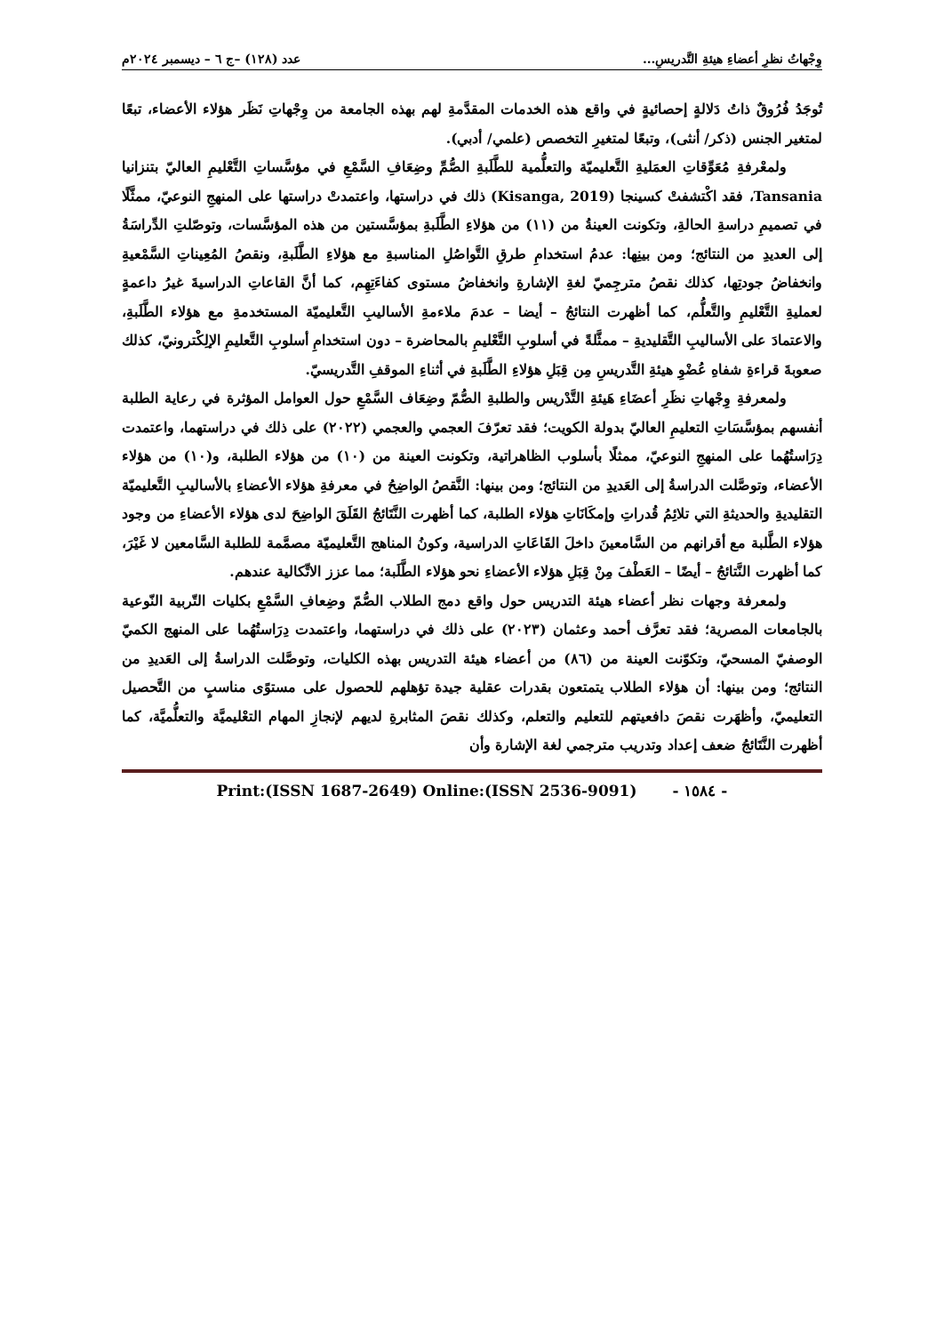وِجْهاتُ نظرِ أعضاءِ هيئةِ التَّدريسِ... عدد (١٢٨) –ج ٦ – ديسمبر ٢٠٢٤م
تُوجَدُ فُرُوقٌ ذاتُ دَلالةٍ إحصائيةٍ في واقع هذه الخدمات المقدَّمةِ لهم بهذه الجامعة من وِجْهاتِ نَظَر هؤلاء الأعضاء، تبعًا لمتغير الجنس (ذكر/ أنثى)، وتبعًا لمتغيرِ التخصص (علمي/ أدبي).
ولمعْرفةِ مُعَوِّقاتِ العمَليةِ التَّعليميّة والتعلُّمية للطَّلَبةِ الصُّمِّ وضِعَافِ السَّمْعِ في مؤسَّساتِ التَّعْليمِ العاليّ بتنزانيا Tansania، فقد اكْتشفتْ كسينجا (Kisanga, 2019) ذلك في دراستها، واعتمدتْ دراستها على المنهجِ النوعيّ، ممثَّلًا في تصميمِ دراسةِ الحالةِ، وتكونت العينةُ من (١١) من هؤلاءِ الطَّلَبةِ بمؤسَّستين من هذه المؤسَّسات، وتوصّلتِ الدِّراسَةُ إلى العديدِ من النتائج؛ ومن بينِها: عدمُ استخدامِ طرقِ التَّواصُلِ المناسبةِ مع هؤلاءِ الطَّلَبةِ، ونقصُ المُعِيناتِ السَّمْعيةِ وانخفاضُ جودتِها، كذلك نقصُ مترجِميّ لغةِ الإشارةِ وانخفاضُ مستوى كفاءَتِهِم، كما أنَّ القاعاتِ الدراسيةَ غيرُ داعمةٍ لعمليةِ التَّعْليمِ والتَّعلُّم، كما أظهرت النتائجُ – أيضا – عدمَ ملاءمةِ الأساليبِ التَّعليميّة المستخدمةِ مع هؤلاء الطَّلَبةِ، والاعتمادَ على الأساليبِ التَّقليديةِ – ممثَّلةً في أسلوبِ التَّعْليمِ بالمحاضرة – دون استخدامِ أسلوبِ التَّعليمِ الإلِكْترونيّ، كذلك صعوبةَ قراءةِ شفاهِ عُضْوِ هيئةِ التَّدريسِ مِن قِبَلِ هؤلاءِ الطَّلَبةِ في أثناءِ الموقفِ التَّدريسيّ.
ولمعرفةِ وِجْهاتِ نظَرِ أعضَاءِ هَيئةِ التَّدْريس والطلبةِ الصُّمّ وضِعَاف السَّمْعِ حول العوامل المؤثرة في رعاية الطلبة أنفسهم بمؤسَّسَاتِ التعليمِ العاليّ بدولة الكويت؛ فقد تعرّفَ العجمي والعجمي (٢٠٢٢) على ذلك في دراستهما، واعتمدت دِرَاستُهُما على المنهجِ النوعيّ، ممثلًا بأسلوب الظاهراتية، وتكونت العينة من (١٠) من هؤلاء الطلبة، و(١٠) من هؤلاء الأعضاء، وتوصَّلت الدراسةُ إلى العَديدِ من النتائج؛ ومن بينها: النَّقصُ الواضِحُ في معرفةِ هؤلاء الأعضاءِ بالأساليبِ التَّعليميّة التقليديةِ والحديثةِ التي تلائِمُ قُدراتِ وإمكَانَاتِ هؤلاء الطلبة، كما أظهرت النَّتَائجُ القَلَقَ الواضِحَ لدى هؤلاء الأعضاءِ من وجود هؤلاء الطَّلبة مع أقرانهم من السَّامعينَ داخلَ القَاعَاتِ الدراسية، وكونُ المناهج التَّعليميّة مصمَّمة للطلبة السَّامعين لا غَيْرَ، كما أظهرت النَّتائجُ – أيضًا – العَطْفَ مِنْ قِبَلِ هؤلاء الأعضاءِ نحو هؤلاء الطَّلَبة؛ مما عزز الاتِّكالية عندهم.
ولمعرفة وجهات نظر أعضاء هيئة التدريس حول واقع دمج الطلاب الصُّمّ وضِعافِ السَّمْعِ بكليات التّربية النّوعية بالجامعات المصرية؛ فقد تعرَّف أحمد وعثمان (٢٠٢٣) على ذلك في دراستهما، واعتمدت دِرَاستُهُما على المنهج الكميّ الوصفيّ المسحيّ، وتكوّنت العينة من (٨٦) من أعضاء هيئة التدريس بهذه الكليات، وتوصَّلت الدراسةُ إلى العَديدِ من النتائج؛ ومن بينها: أن هؤلاء الطلاب يتمتعون بقدرات عقلية جيدة تؤهلهم للحصول على مستوًى مناسبٍ من التَّحصيل التعليميّ، وأظهَرت نقصَ دافعيتهم للتعليم والتعلم، وكذلك نقصَ المثابرةِ لديهم لإنجازِ المهام التعْليميَّة والتعلُّميَّة، كما أظهرت النَّتَائجُ ضعف إعداد وتدريب مترجمي لغة الإشارة وأن
- ١٥٨٤ - Print:(ISSN 1687-2649) Online:(ISSN 2536-9091)